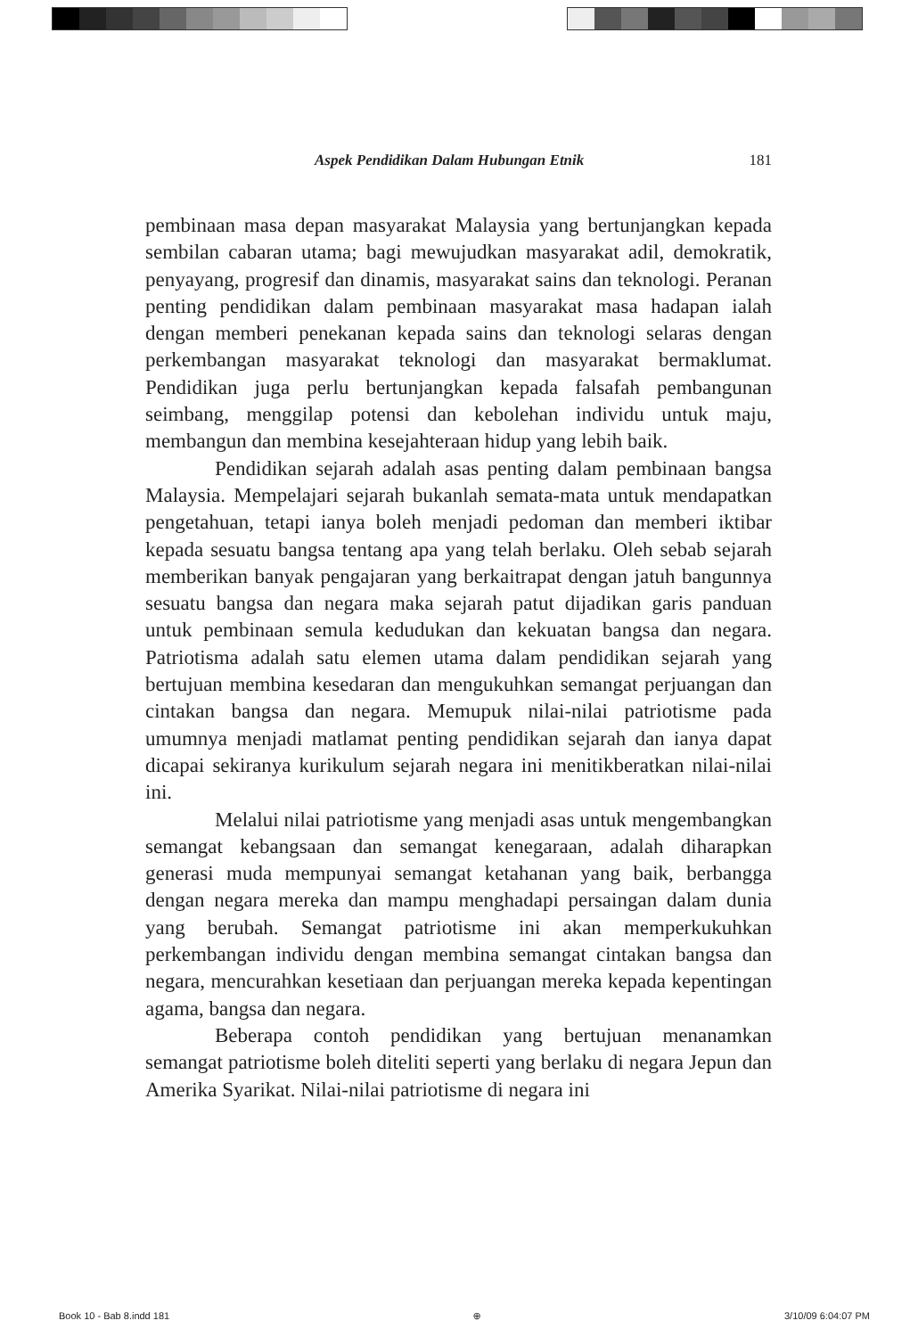Aspek Pendidikan Dalam Hubungan Etnik 181
pembinaan masa depan masyarakat Malaysia yang bertunjangkan kepada sembilan cabaran utama; bagi mewujudkan masyarakat adil, demokratik, penyayang, progresif dan dinamis, masyarakat sains dan teknologi. Peranan penting pendidikan dalam pembinaan masyarakat masa hadapan ialah dengan memberi penekanan kepada sains dan teknologi selaras dengan perkembangan masyarakat teknologi dan masyarakat bermaklumat. Pendidikan juga perlu bertunjangkan kepada falsafah pembangunan seimbang, menggilap potensi dan kebolehan individu untuk maju, membangun dan membina kesejahteraan hidup yang lebih baik.
Pendidikan sejarah adalah asas penting dalam pembinaan bangsa Malaysia. Mempelajari sejarah bukanlah semata-mata untuk mendapatkan pengetahuan, tetapi ianya boleh menjadi pedoman dan memberi iktibar kepada sesuatu bangsa tentang apa yang telah berlaku. Oleh sebab sejarah memberikan banyak pengajaran yang berkaitrapat dengan jatuh bangunnya sesuatu bangsa dan negara maka sejarah patut dijadikan garis panduan untuk pembinaan semula kedudukan dan kekuatan bangsa dan negara. Patriotisma adalah satu elemen utama dalam pendidikan sejarah yang bertujuan membina kesedaran dan mengukuhkan semangat perjuangan dan cintakan bangsa dan negara. Memupuk nilai-nilai patriotisme pada umumnya menjadi matlamat penting pendidikan sejarah dan ianya dapat dicapai sekiranya kurikulum sejarah negara ini menitikberatkan nilai-nilai ini.
Melalui nilai patriotisme yang menjadi asas untuk mengembangkan semangat kebangsaan dan semangat kenegaraan, adalah diharapkan generasi muda mempunyai semangat ketahanan yang baik, berbangga dengan negara mereka dan mampu menghadapi persaingan dalam dunia yang berubah. Semangat patriotisme ini akan memperkukuhkan perkembangan individu dengan membina semangat cintakan bangsa dan negara, mencurahkan kesetiaan dan perjuangan mereka kepada kepentingan agama, bangsa dan negara.
Beberapa contoh pendidikan yang bertujuan menanamkan semangat patriotisme boleh diteliti seperti yang berlaku di negara Jepun dan Amerika Syarikat. Nilai-nilai patriotisme di negara ini
Book 10 - Bab 8.indd 181 ⊕ 3/10/09 6:04:07 PM